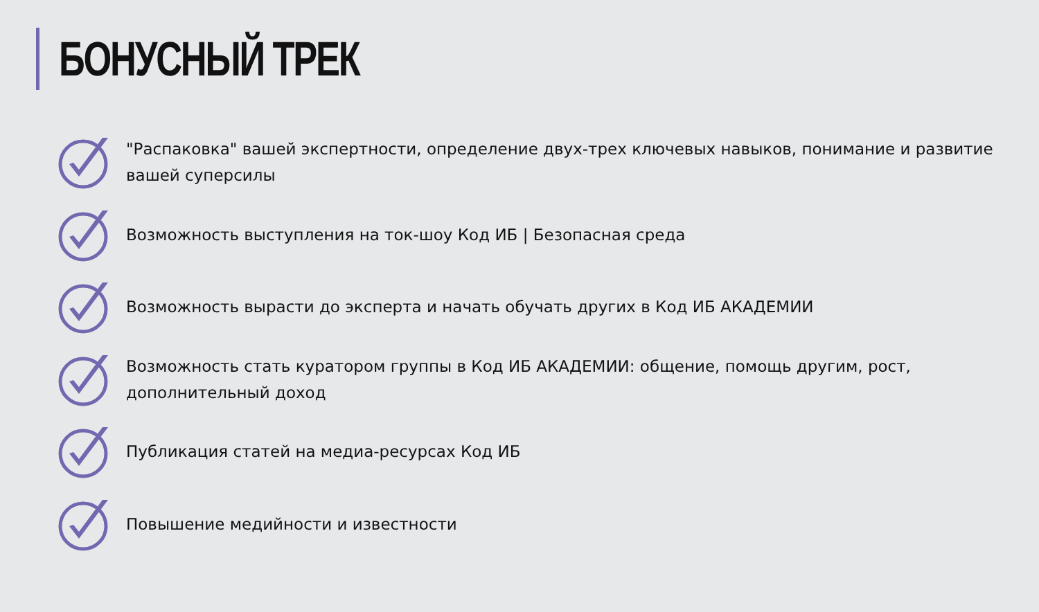БОНУСНЫЙ ТРЕК
"Распаковка" вашей экспертности, определение двух-трех ключевых навыков, понимание и развитие вашей суперсилы
Возможность выступления на ток-шоу Код ИБ | Безопасная среда
Возможность вырасти до эксперта и начать обучать других в Код ИБ АКАДЕМИИ
Возможность стать куратором группы в Код ИБ АКАДЕМИИ: общение, помощь другим, рост, дополнительный доход
Публикация статей на медиа-ресурсах Код ИБ
Повышение медийности и известности